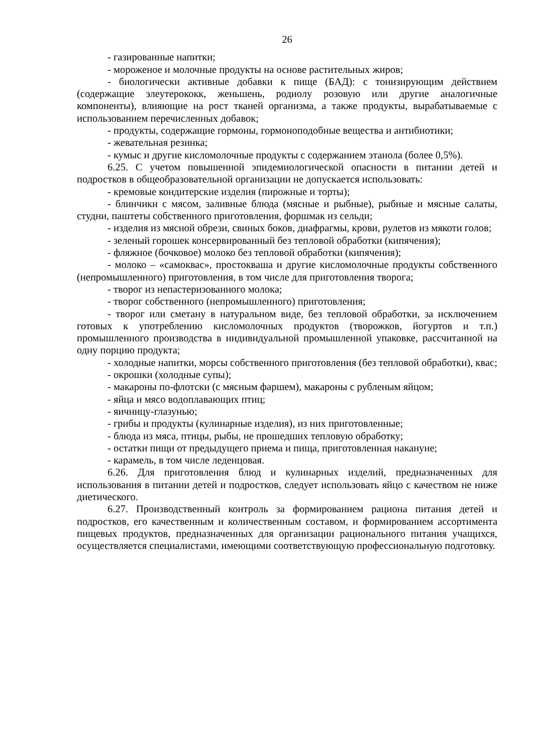26
- газированные напитки;
- мороженое и молочные продукты на основе растительных жиров;
- биологически активные добавки к пище (БАД): с тонизирующим действием (содержащие элеутерококк, женьшень, родиолу розовую или другие аналогичные компоненты), влияющие на рост тканей организма, а также продукты, вырабатываемые с использованием перечисленных добавок;
- продукты, содержащие гормоны, гормоноподобные вещества и антибиотики;
- жевательная резинка;
- кумыс и другие кисломолочные продукты с содержанием этанола (более 0,5%).
6.25. С учетом повышенной эпидемиологической опасности в питании детей и подростков в общеобразовательной организации не допускается использовать:
- кремовые кондитерские изделия (пирожные и торты);
- блинчики с мясом, заливные блюда (мясные и рыбные), рыбные и мясные салаты, студни, паштеты собственного приготовления, форшмак из сельди;
- изделия из мясной обрези, свиных боков, диафрагмы, крови, рулетов из мякоти голов;
- зеленый горошек консервированный без тепловой обработки (кипячения);
- фляжное (бочковое) молоко без тепловой обработки (кипячения);
- молоко – «самоквас», простокваша и другие кисломолочные продукты собственного (непромышленного) приготовления, в том числе для приготовления творога;
- творог из непастеризованного молока;
- творог собственного (непромышленного) приготовления;
- творог или сметану в натуральном виде, без тепловой обработки, за исключением готовых к употреблению кисломолочных продуктов (творожков, йогуртов и т.п.) промышленного производства в индивидуальной промышленной упаковке, рассчитанной на одну порцию продукта;
- холодные напитки, морсы собственного приготовления (без тепловой обработки), квас;
- окрошки (холодные супы);
- макароны по-флотски (с мясным фаршем), макароны с рубленым яйцом;
- яйца и мясо водоплавающих птиц;
- яичницу-глазунью;
- грибы и продукты (кулинарные изделия), из них приготовленные;
- блюда из мяса, птицы, рыбы, не прошедших тепловую обработку;
- остатки пищи от предыдущего приема и пища, приготовленная накануне;
- карамель, в том числе леденцовая.
6.26. Для приготовления блюд и кулинарных изделий, предназначенных для использования в питании детей и подростков, следует использовать яйцо с качеством не ниже диетического.
6.27. Производственный контроль за формированием рациона питания детей и подростков, его качественным и количественным составом, и формированием ассортимента пищевых продуктов, предназначенных для организации рационального питания учащихся, осуществляется специалистами, имеющими соответствующую профессиональную подготовку.